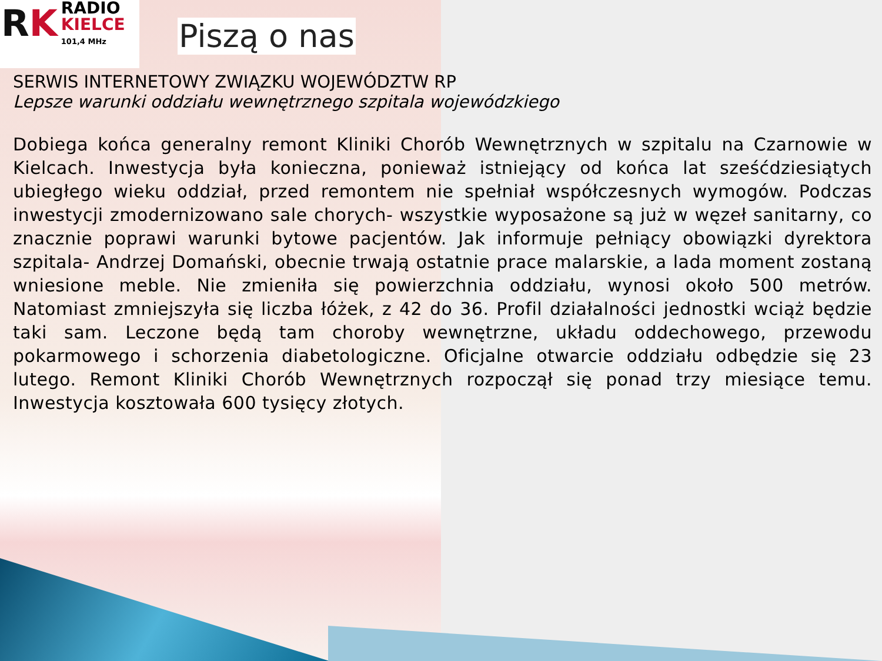RK
RADIO
KIELCE
101,4 MHz
Piszą o nas
SERWIS INTERNETOWY ZWIĄZKU WOJEWÓDZTW RP
Lepsze warunki oddziału wewnętrznego szpitala wojewódzkiego
Dobiega końca generalny remont Kliniki Chorób Wewnętrznych w szpitalu na Czarnowie w Kielcach. Inwestycja była konieczna, ponieważ istniejący od końca lat sześćdziesiątych ubiegłego wieku oddział, przed remontem nie spełniał współczesnych wymogów. Podczas inwestycji zmodernizowano sale chorych- wszystkie wyposażone są już w węzeł sanitarny, co znacznie poprawi warunki bytowe pacjentów. Jak informuje pełniący obowiązki dyrektora szpitala- Andrzej Domański, obecnie trwają ostatnie prace malarskie, a lada moment zostaną wniesione meble. Nie zmieniła się powierzchnia oddziału, wynosi około 500 metrów. Natomiast zmniejszyła się liczba łóżek, z 42 do 36. Profil działalności jednostki wciąż będzie taki sam. Leczone będą tam choroby wewnętrzne, układu oddechowego, przewodu pokarmowego i schorzenia diabetologiczne. Oficjalne otwarcie oddziału odbędzie się 23 lutego. Remont Kliniki Chorób Wewnętrznych rozpoczął się ponad trzy miesiące temu. Inwestycja kosztowała 600 tysięcy złotych.